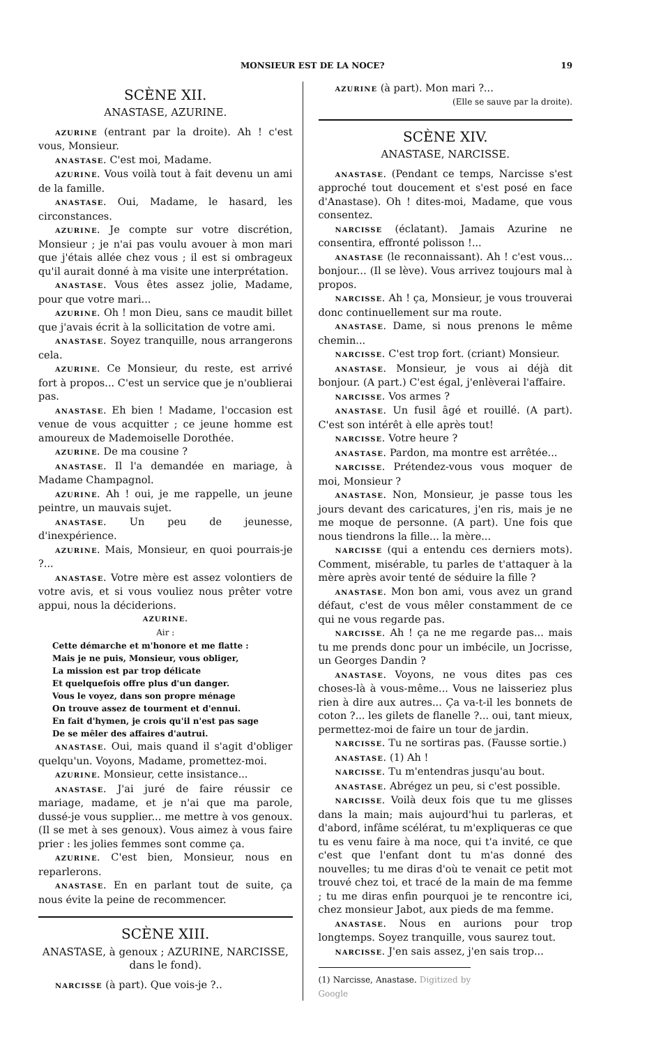MONSIEUR EST DE LA NOCE? 19
SCÈNE XII.
ANASTASE, AZURINE.
AZURINE (entrant par la droite). Ah ! c'est vous, Monsieur.
ANASTASE. C'est moi, Madame.
AZURINE. Vous voilà tout à fait devenu un ami de la famille.
ANASTASE. Oui, Madame, le hasard, les circonstances.
AZURINE. Je compte sur votre discrétion, Monsieur ; je n'ai pas voulu avouer à mon mari que j'étais allée chez vous ; il est si ombrageux qu'il aurait donné à ma visite une interprétation.
ANASTASE. Vous êtes assez jolie, Madame, pour que votre mari...
AZURINE. Oh ! mon Dieu, sans ce maudit billet que j'avais écrit à la sollicitation de votre ami.
ANASTASE. Soyez tranquille, nous arrangerons cela.
AZURINE. Ce Monsieur, du reste, est arrivé fort à propos... C'est un service que je n'oublierai pas.
ANASTASE. Eh bien ! Madame, l'occasion est venue de vous acquitter ; ce jeune homme est amoureux de Mademoiselle Dorothée.
AZURINE. De ma cousine ?
ANASTASE. Il l'a demandée en mariage, à Madame Champagnol.
AZURINE. Ah ! oui, je me rappelle, un jeune peintre, un mauvais sujet.
ANASTASE. Un peu de jeunesse, d'inexpérience.
AZURINE. Mais, Monsieur, en quoi pourrais-je ?...
ANASTASE. Votre mère est assez volontiers de votre avis, et si vous vouliez nous prêter votre appui, nous la déciderions.
AZURINE.
Air :
Cette démarche et m'honore et me flatte :
Mais je ne puis, Monsieur, vous obliger,
La mission est par trop délicate
Et quelquefois offre plus d'un danger.
Vous le voyez, dans son propre ménage
On trouve assez de tourment et d'ennui.
En fait d'hymen, je crois qu'il n'est pas sage
De se mêler des affaires d'autrui.
ANASTASE. Oui, mais quand il s'agit d'obliger quelqu'un. Voyons, Madame, promettez-moi.
AZURINE. Monsieur, cette insistance...
ANASTASE. J'ai juré de faire réussir ce mariage, madame, et je n'ai que ma parole, dussé-je vous supplier... me mettre à vos genoux. (Il se met à ses genoux). Vous aimez à vous faire prier : les jolies femmes sont comme ça.
AZURINE. C'est bien, Monsieur, nous en reparlerons.
ANASTASE. En en parlant tout de suite, ça nous évite la peine de recommencer.
SCÈNE XIII.
ANASTASE, à genoux ; AZURINE, NARCISSE, dans le fond).
NARCISSE (à part). Que vois-je ?..
AZURINE (à part). Mon mari ?...
(Elle se sauve par la droite).
SCÈNE XIV.
ANASTASE, NARCISSE.
ANASTASE. (Pendant ce temps, Narcisse s'est approché tout doucement et s'est posé en face d'Anastase). Oh ! dites-moi, Madame, que vous consentez.
NARCISSE (éclatant). Jamais Azurine ne consentira, effronté polisson !...
ANASTASE (le reconnaissant). Ah ! c'est vous... bonjour... (Il se lève). Vous arrivez toujours mal à propos.
NARCISSE. Ah ! ça, Monsieur, je vous trouverai donc continuellement sur ma route.
ANASTASE. Dame, si nous prenons le même chemin...
NARCISSE. C'est trop fort. (criant) Monsieur.
ANASTASE. Monsieur, je vous ai déjà dit bonjour. (A part.) C'est égal, j'enlèverai l'affaire.
NARCISSE. Vos armes ?
ANASTASE. Un fusil âgé et rouillé. (A part). C'est son intérêt à elle après tout!
NARCISSE. Votre heure ?
ANASTASE. Pardon, ma montre est arrêtée...
NARCISSE. Prétendez-vous vous moquer de moi, Monsieur ?
ANASTASE. Non, Monsieur, je passe tous les jours devant des caricatures, j'en ris, mais je ne me moque de personne. (A part). Une fois que nous tiendrons la fille... la mère...
NARCISSE (qui a entendu ces derniers mots). Comment, misérable, tu parles de t'attaquer à la mère après avoir tenté de séduire la fille ?
ANASTASE. Mon bon ami, vous avez un grand défaut, c'est de vous mêler constamment de ce qui ne vous regarde pas.
NARCISSE. Ah ! ça ne me regarde pas... mais tu me prends donc pour un imbécile, un Jocrisse, un Georges Dandin ?
ANASTASE. Voyons, ne vous dites pas ces choses-là à vous-même... Vous ne laisseriez plus rien à dire aux autres... Ça va-t-il les bonnets de coton ?... les gilets de flanelle ?... oui, tant mieux, permettez-moi de faire un tour de jardin.
NARCISSE. Tu ne sortiras pas. (Fausse sortie.)
ANASTASE. (1) Ah !
NARCISSE. Tu m'entendras jusqu'au bout.
ANASTASE. Abrégez un peu, si c'est possible.
NARCISSE. Voilà deux fois que tu me glisses dans la main; mais aujourd'hui tu parleras, et d'abord, infâme scélérat, tu m'expliqueras ce que tu es venu faire à ma noce, qui t'a invité, ce que c'est que l'enfant dont tu m'as donné des nouvelles; tu me diras d'où te venait ce petit mot trouvé chez toi, et tracé de la main de ma femme ; tu me diras enfin pourquoi je te rencontre ici, chez monsieur Jabot, aux pieds de ma femme.
ANASTASE. Nous en aurions pour trop longtemps. Soyez tranquille, vous saurez tout.
NARCISSE. J'en sais assez, j'en sais trop...
(1) Narcisse, Anastase. Digitized by Google